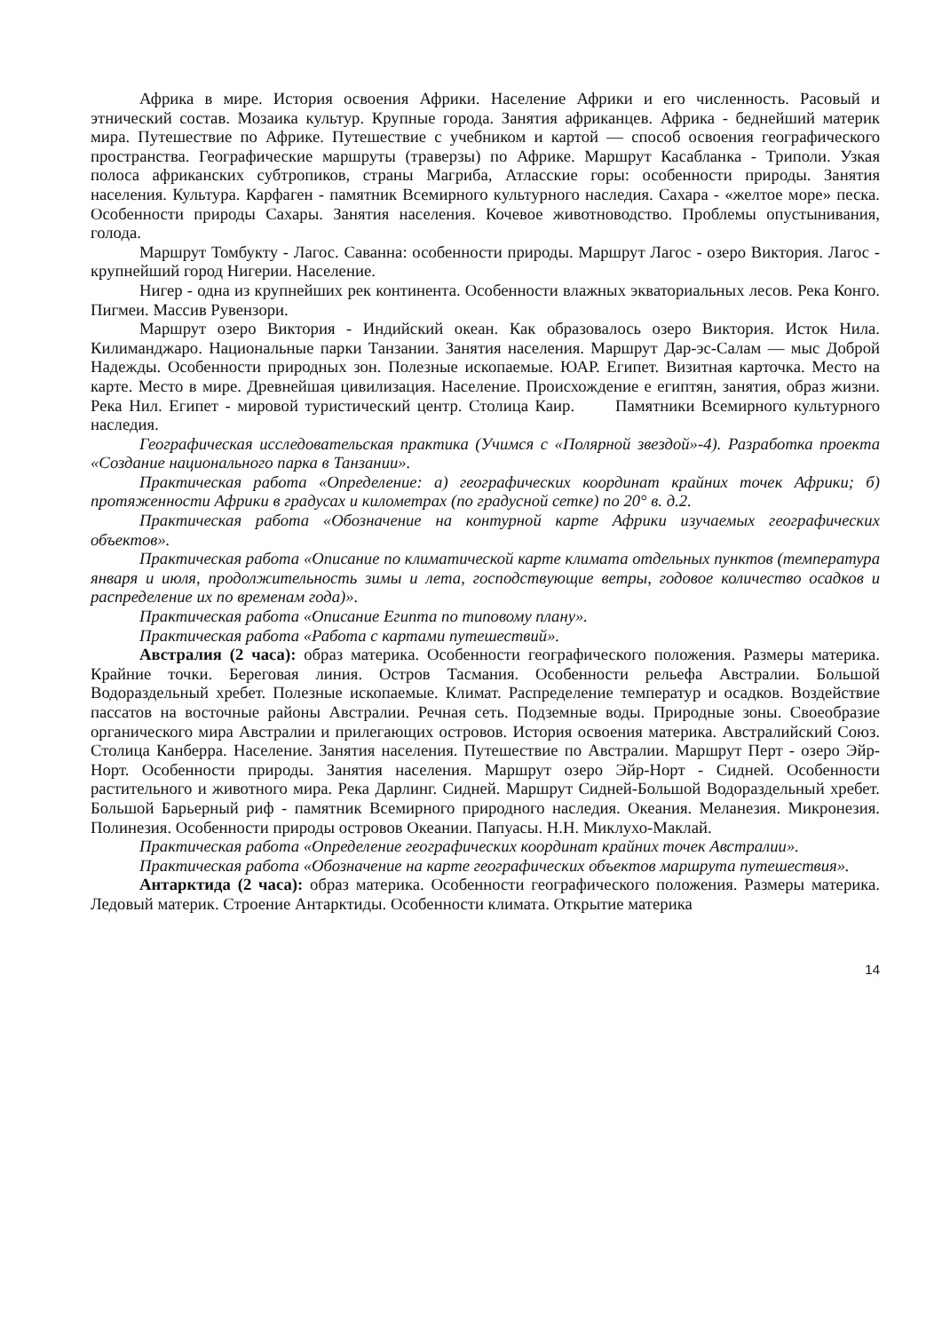Африка в мире. История освоения Африки. Население Африки и его численность. Расовый и этнический состав. Мозаика культур. Крупные города. Занятия африканцев. Африка - беднейший материк мира. Путешествие по Африке. Путешествие с учебником и картой — способ освоения географического пространства. Географические маршруты (траверзы) по Африке. Маршрут Касабланка - Триполи. Узкая полоса африканских субтропиков, страны Магриба, Атласские горы: особенности природы. Занятия населения. Культура. Карфаген - памятник Всемирного культурного наследия. Сахара - «желтое море» песка. Особенности природы Сахары. Занятия населения. Кочевое животноводство. Проблемы опустынивания, голода.
Маршрут Томбукту - Лагос. Саванна: особенности природы. Маршрут Лагос - озеро Виктория. Лагос - крупнейший город Нигерии. Население.
Нигер - одна из крупнейших рек континента. Особенности влажных экваториальных лесов. Река Конго. Пигмеи. Массив Рувензори.
Маршрут озеро Виктория - Индийский океан. Как образовалось озеро Виктория. Исток Нила. Килиманджаро. Национальные парки Танзании. Занятия населения. Маршрут Дар-эс-Салам — мыс Доброй Надежды. Особенности природных зон. Полезные ископаемые. ЮАР. Египет. Визитная карточка. Место на карте. Место в мире. Древнейшая цивилизация. Население. Происхождение е египтян, занятия, образ жизни. Река Нил. Египет - мировой туристический центр. Столица Каир. Памятники Всемирного культурного наследия.
Географическая исследовательская практика (Учимся с «Полярной звездой»-4). Разработка проекта «Создание национального парка в Танзании».
Практическая работа «Определение: а) географических координат крайних точек Африки; б) протяженности Африки в градусах и километрах (по градусной сетке) по 20° в. д.2.
Практическая работа «Обозначение на контурной карте Африки изучаемых географических объектов».
Практическая работа «Описание по климатической карте климата отдельных пунктов (температура января и июля, продолжительность зимы и лета, господствующие ветры, годовое количество осадков и распределение их по временам года)».
Практическая работа «Описание Египта по типовому плану».
Практическая работа «Работа с картами путешествий».
Австралия (2 часа): образ материка. Особенности географического положения. Размеры материка. Крайние точки. Береговая линия. Остров Тасмания. Особенности рельефа Австралии. Большой Водораздельный хребет. Полезные ископаемые. Климат. Распределение температур и осадков. Воздействие пассатов на восточные районы Австралии. Речная сеть. Подземные воды. Природные зоны. Своеобразие органического мира Австралии и прилегающих островов. История освоения материка. Австралийский Союз. Столица Канберра. Население. Занятия населения. Путешествие по Австралии. Маршрут Перт - озеро Эйр-Норт. Особенности природы. Занятия населения. Маршрут озеро Эйр-Норт - Сидней. Особенности растительного и животного мира. Река Дарлинг. Сидней. Маршрут Сидней-Большой Водораздельный хребет. Большой Барьерный риф - памятник Всемирного природного наследия. Океания. Меланезия. Микронезия. Полинезия. Особенности природы островов Океании. Папуасы. Н.Н. Миклухо-Маклай.
Практическая работа «Определение географических координат крайних точек Австралии».
Практическая работа «Обозначение на карте географических объектов маршрута путешествия».
Антарктида (2 часа): образ материка. Особенности географического положения. Размеры материка. Ледовый материк. Строение Антарктиды. Особенности климата. Открытие материка
14